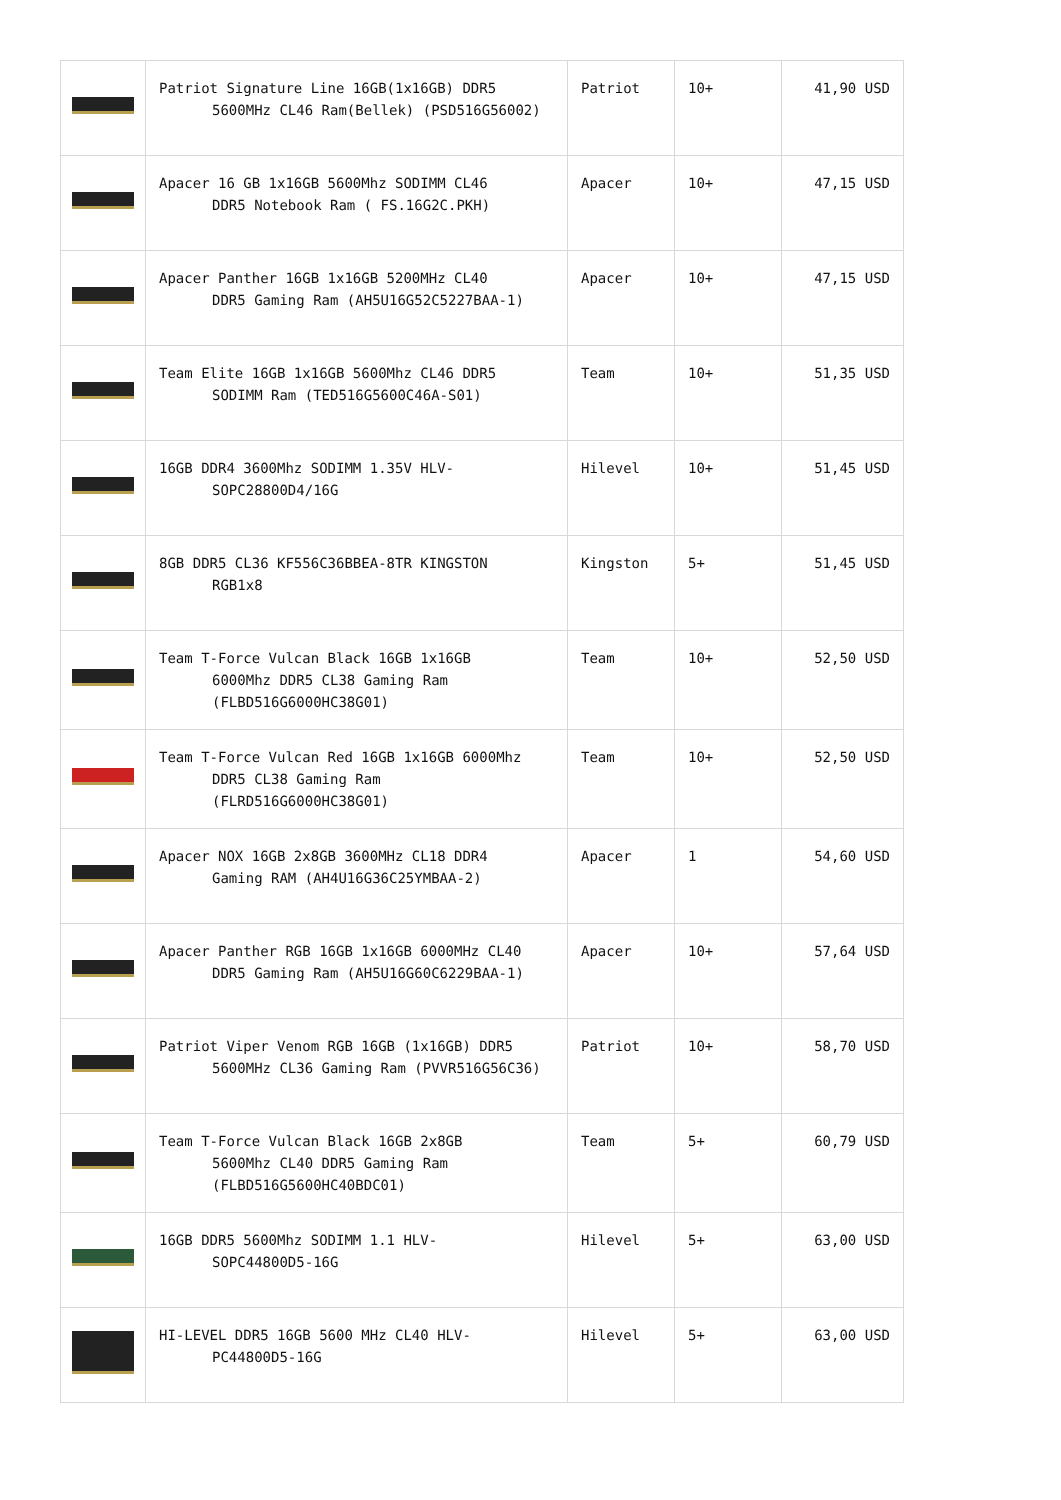| | Patriot Signature Line 16GB(1x16GB) DDR5 5600MHz CL46 Ram(Bellek) (PSD516G56002) | Patriot | 10+ | 41,90 USD |
| | Apacer 16 GB 1x16GB 5600Mhz SODIMM CL46 DDR5 Notebook Ram ( FS.16G2C.PKH) | Apacer | 10+ | 47,15 USD |
| | Apacer Panther 16GB 1x16GB 5200MHz CL40 DDR5 Gaming Ram (AH5U16G52C5227BAA-1) | Apacer | 10+ | 47,15 USD |
| | Team Elite 16GB 1x16GB 5600Mhz CL46 DDR5 SODIMM Ram (TED516G5600C46A-S01) | Team | 10+ | 51,35 USD |
| | 16GB DDR4 3600Mhz SODIMM 1.35V HLV- SOPC28800D4/16G | Hilevel | 10+ | 51,45 USD |
| | 8GB DDR5 CL36 KF556C36BBEA-8TR KINGSTON RGB1x8 | Kingston | 5+ | 51,45 USD |
| | Team T-Force Vulcan Black 16GB 1x16GB 6000Mhz DDR5 CL38 Gaming Ram (FLBD516G6000HC38G01) | Team | 10+ | 52,50 USD |
| | Team T-Force Vulcan Red 16GB 1x16GB 6000Mhz DDR5 CL38 Gaming Ram (FLRD516G6000HC38G01) | Team | 10+ | 52,50 USD |
| | Apacer NOX 16GB 2x8GB 3600MHz CL18 DDR4 Gaming RAM (AH4U16G36C25YMBAA-2) | Apacer | 1 | 54,60 USD |
| | Apacer Panther RGB 16GB 1x16GB 6000MHz CL40 DDR5 Gaming Ram (AH5U16G60C6229BAA-1) | Apacer | 10+ | 57,64 USD |
| | Patriot Viper Venom RGB 16GB (1x16GB) DDR5 5600MHz CL36 Gaming Ram (PVVR516G56C36) | Patriot | 10+ | 58,70 USD |
| | Team T-Force Vulcan Black 16GB 2x8GB 5600Mhz CL40 DDR5 Gaming Ram (FLBD516G5600HC40BDC01) | Team | 5+ | 60,79 USD |
| | 16GB DDR5 5600Mhz SODIMM 1.1 HLV- SOPC44800D5-16G | Hilevel | 5+ | 63,00 USD |
| | HI-LEVEL DDR5 16GB 5600 MHz CL40 HLV- PC44800D5-16G | Hilevel | 5+ | 63,00 USD |